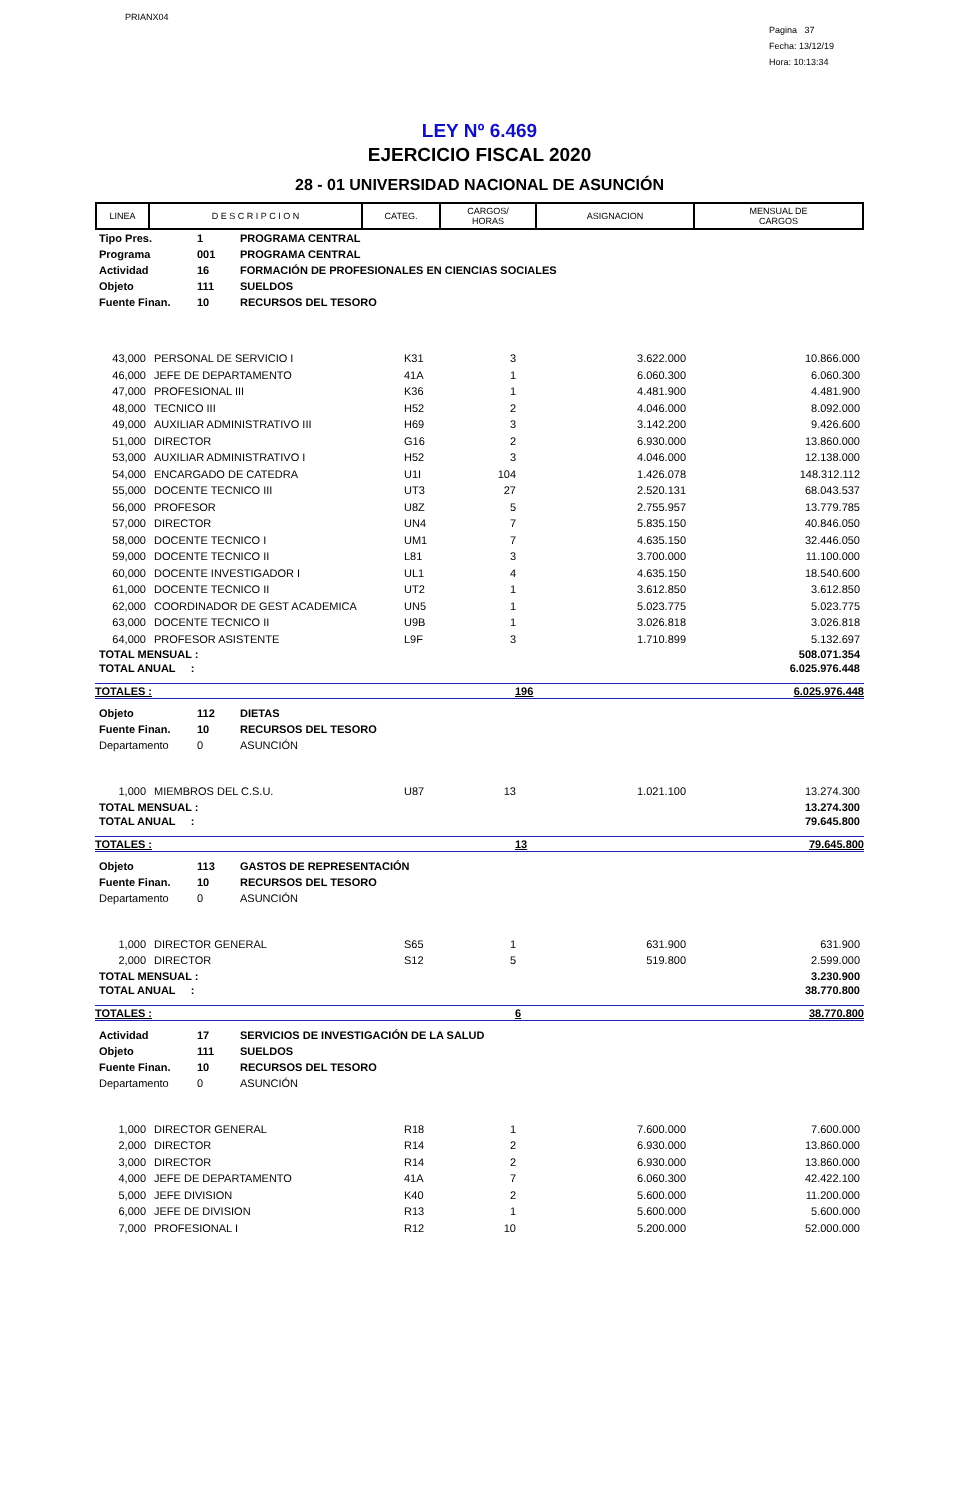PRIANX04
Pagina 37
Fecha: 13/12/19
Hora: 10:13:34
LEY Nº 6.469
EJERCICIO FISCAL 2020
28 - 01 UNIVERSIDAD NACIONAL DE ASUNCIÓN
| LINEA | D E S C R I P C I O N | CATEG. | CARGOS/ HORAS | ASIGNACION | MENSUAL DE CARGOS |
| --- | --- | --- | --- | --- | --- |
| Tipo Pres. | 1 | PROGRAMA CENTRAL |
| Programa | 001 | PROGRAMA CENTRAL |
| Actividad | 16 | FORMACIÓN DE PROFESIONALES EN CIENCIAS SOCIALES |
| Objeto | 111 | SUELDOS |
| Fuente Finan. | 10 | RECURSOS DEL TESORO |
| 43,000 | PERSONAL DE SERVICIO I | K31 | 3 | 3.622.000 | 10.866.000 |
| 46,000 | JEFE DE DEPARTAMENTO | 41A | 1 | 6.060.300 | 6.060.300 |
| 47,000 | PROFESIONAL III | K36 | 1 | 4.481.900 | 4.481.900 |
| 48,000 | TECNICO III | H52 | 2 | 4.046.000 | 8.092.000 |
| 49,000 | AUXILIAR ADMINISTRATIVO III | H69 | 3 | 3.142.200 | 9.426.600 |
| 51,000 | DIRECTOR | G16 | 2 | 6.930.000 | 13.860.000 |
| 53,000 | AUXILIAR ADMINISTRATIVO I | H52 | 3 | 4.046.000 | 12.138.000 |
| 54,000 | ENCARGADO DE CATEDRA | U1I | 104 | 1.426.078 | 148.312.112 |
| 55,000 | DOCENTE TECNICO III | UT3 | 27 | 2.520.131 | 68.043.537 |
| 56,000 | PROFESOR | U8Z | 5 | 2.755.957 | 13.779.785 |
| 57,000 | DIRECTOR | UN4 | 7 | 5.835.150 | 40.846.050 |
| 58,000 | DOCENTE TECNICO I | UM1 | 7 | 4.635.150 | 32.446.050 |
| 59,000 | DOCENTE TECNICO II | L81 | 3 | 3.700.000 | 11.100.000 |
| 60,000 | DOCENTE INVESTIGADOR I | UL1 | 4 | 4.635.150 | 18.540.600 |
| 61,000 | DOCENTE TECNICO II | UT2 | 1 | 3.612.850 | 3.612.850 |
| 62,000 | COORDINADOR DE GEST ACADEMICA | UN5 | 1 | 5.023.775 | 5.023.775 |
| 63,000 | DOCENTE TECNICO II | U9B | 1 | 3.026.818 | 3.026.818 |
| 64,000 | PROFESOR ASISTENTE | L9F | 3 | 1.710.899 | 5.132.697 |
| TOTAL MENSUAL : | 508.071.354 |
| TOTAL ANUAL : | 6.025.976.448 |
| TOTALES : | 196 | 6.025.976.448 |
| Objeto | 112 | DIETAS |
| Fuente Finan. | 10 | RECURSOS DEL TESORO |
| Departamento | 0 | ASUNCIÓN |
| 1,000 | MIEMBROS DEL C.S.U. | U87 | 13 | 1.021.100 | 13.274.300 |
| TOTAL MENSUAL : | 13.274.300 |
| TOTAL ANUAL : | 79.645.800 |
| TOTALES : | 13 | 79.645.800 |
| Objeto | 113 | GASTOS DE REPRESENTACIÓN |
| Fuente Finan. | 10 | RECURSOS DEL TESORO |
| Departamento | 0 | ASUNCIÓN |
| 1,000 | DIRECTOR GENERAL | S65 | 1 | 631.900 | 631.900 |
| 2,000 | DIRECTOR | S12 | 5 | 519.800 | 2.599.000 |
| TOTAL MENSUAL : | 3.230.900 |
| TOTAL ANUAL : | 38.770.800 |
| TOTALES : | 6 | 38.770.800 |
| Actividad | 17 | SERVICIOS DE INVESTIGACIÓN DE LA SALUD |
| Objeto | 111 | SUELDOS |
| Fuente Finan. | 10 | RECURSOS DEL TESORO |
| Departamento | 0 | ASUNCIÓN |
| 1,000 | DIRECTOR GENERAL | R18 | 1 | 7.600.000 | 7.600.000 |
| 2,000 | DIRECTOR | R14 | 2 | 6.930.000 | 13.860.000 |
| 3,000 | DIRECTOR | R14 | 2 | 6.930.000 | 13.860.000 |
| 4,000 | JEFE DE DEPARTAMENTO | 41A | 7 | 6.060.300 | 42.422.100 |
| 5,000 | JEFE DIVISION | K40 | 2 | 5.600.000 | 11.200.000 |
| 6,000 | JEFE DE DIVISION | R13 | 1 | 5.600.000 | 5.600.000 |
| 7,000 | PROFESIONAL I | R12 | 10 | 5.200.000 | 52.000.000 |